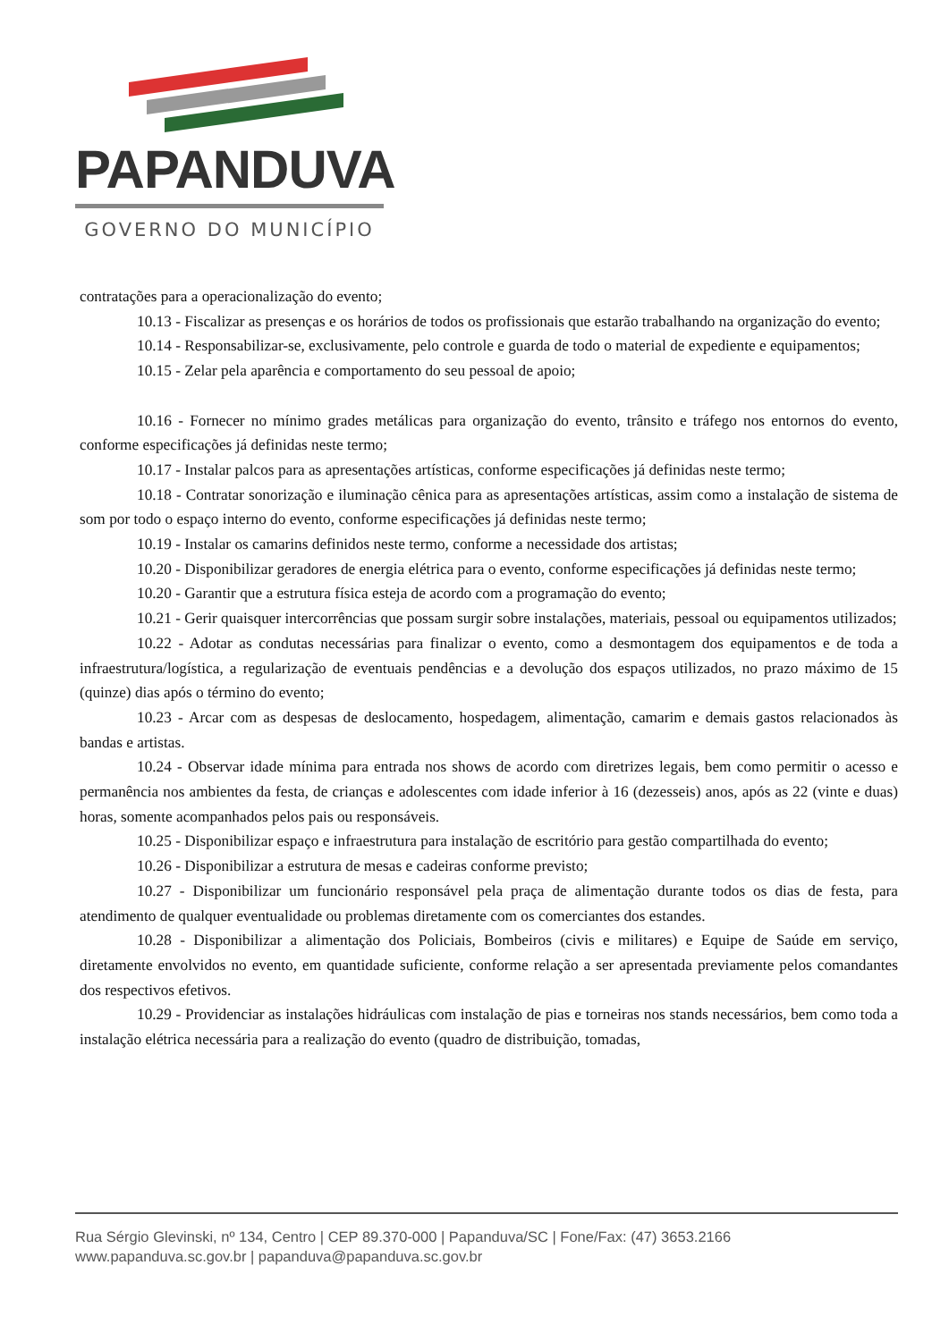PAPANDUVA
GOVERNO DO MUNICÍPIO
contratações para a operacionalização do evento;
10.13 - Fiscalizar as presenças e os horários de todos os profissionais que estarão trabalhando na organização do evento;
10.14 - Responsabilizar-se, exclusivamente, pelo controle e guarda de todo o material de expediente e equipamentos;
10.15 - Zelar pela aparência e comportamento do seu pessoal de apoio;
10.16 - Fornecer no mínimo grades metálicas para organização do evento, trânsito e tráfego nos entornos do evento, conforme especificações já definidas neste termo;
10.17 - Instalar palcos para as apresentações artísticas, conforme especificações já definidas neste termo;
10.18 - Contratar sonorização e iluminação cênica para as apresentações artísticas, assim como a instalação de sistema de som por todo o espaço interno do evento, conforme especificações já definidas neste termo;
10.19 - Instalar os camarins definidos neste termo, conforme a necessidade dos artistas;
10.20 - Disponibilizar geradores de energia elétrica para o evento, conforme especificações já definidas neste termo;
10.20 - Garantir que a estrutura física esteja de acordo com a programação do evento;
10.21 - Gerir quaisquer intercorrências que possam surgir sobre instalações, materiais, pessoal ou equipamentos utilizados;
10.22 - Adotar as condutas necessárias para finalizar o evento, como a desmontagem dos equipamentos e de toda a infraestrutura/logística, a regularização de eventuais pendências e a devolução dos espaços utilizados, no prazo máximo de 15 (quinze) dias após o término do evento;
10.23 - Arcar com as despesas de deslocamento, hospedagem, alimentação, camarim e demais gastos relacionados às bandas e artistas.
10.24 - Observar idade mínima para entrada nos shows de acordo com diretrizes legais, bem como permitir o acesso e permanência nos ambientes da festa, de crianças e adolescentes com idade inferior à 16 (dezesseis) anos, após as 22 (vinte e duas) horas, somente acompanhados pelos pais ou responsáveis.
10.25 - Disponibilizar espaço e infraestrutura para instalação de escritório para gestão compartilhada do evento;
10.26 - Disponibilizar a estrutura de mesas e cadeiras conforme previsto;
10.27 - Disponibilizar um funcionário responsável pela praça de alimentação durante todos os dias de festa, para atendimento de qualquer eventualidade ou problemas diretamente com os comerciantes dos estandes.
10.28 - Disponibilizar a alimentação dos Policiais, Bombeiros (civis e militares) e Equipe de Saúde em serviço, diretamente envolvidos no evento, em quantidade suficiente, conforme relação a ser apresentada previamente pelos comandantes dos respectivos efetivos.
10.29 - Providenciar as instalações hidráulicas com instalação de pias e torneiras nos stands necessários, bem como toda a instalação elétrica necessária para a realização do evento (quadro de distribuição, tomadas,
Rua Sérgio Glevinski, nº 134, Centro | CEP 89.370-000 | Papanduva/SC | Fone/Fax: (47) 3653.2166
www.papanduva.sc.gov.br | papanduva@papanduva.sc.gov.br